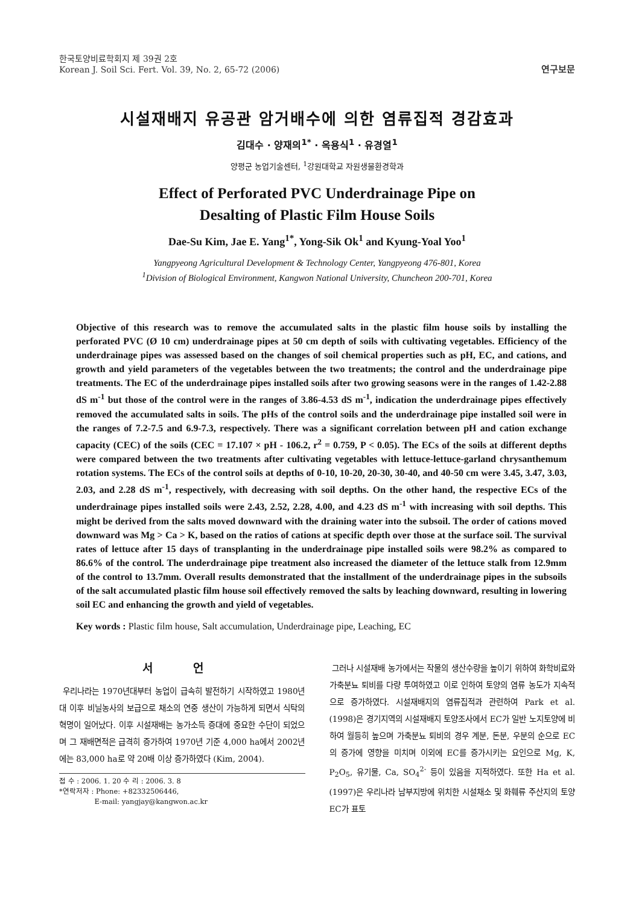한국토양비료학회지 제 39권 2호
Korean J. Soil Sci. Fert. Vol. 39, No. 2, 65-72 (2006)
연구보문
시설재배지 유공관 암거배수에 의한 염류집적 경감효과
김대수 · 양재의<sup>1*</sup> · 옥용식<sup>1</sup> · 유경열<sup>1</sup>
양평군 농업기술센터, <sup>1</sup>강원대학교 자원생물환경학과
Effect of Perforated PVC Underdrainage Pipe on
Desalting of Plastic Film House Soils
Dae-Su Kim, Jae E. Yang<sup>1*</sup>, Yong-Sik Ok<sup>1</sup> and Kyung-Yoal Yoo<sup>1</sup>
Yangpyeong Agricultural Development & Technology Center, Yangpyeong 476-801, Korea
<sup>1</sup> Division of Biological Environment, Kangwon National University, Chuncheon 200-701, Korea
Objective of this research was to remove the accumulated salts in the plastic film house soils by installing the perforated PVC (Ø 10 cm) underdrainage pipes at 50 cm depth of soils with cultivating vegetables. Efficiency of the underdrainage pipes was assessed based on the changes of soil chemical properties such as pH, EC, and cations, and growth and yield parameters of the vegetables between the two treatments; the control and the underdrainage pipe treatments. The EC of the underdrainage pipes installed soils after two growing seasons were in the ranges of 1.42-2.88 dS m<sup>-1</sup> but those of the control were in the ranges of 3.86-4.53 dS m<sup>-1</sup>, indication the underdrainage pipes effectively removed the accumulated salts in soils. The pHs of the control soils and the underdrainage pipe installed soil were in the ranges of 7.2-7.5 and 6.9-7.3, respectively. There was a significant correlation between pH and cation exchange capacity (CEC) of the soils (CEC = 17.107 × pH - 106.2, r<sup>2</sup> = 0.759, P < 0.05). The ECs of the soils at different depths were compared between the two treatments after cultivating vegetables with lettuce-lettuce-garland chrysanthemum rotation systems. The ECs of the control soils at depths of 0-10, 10-20, 20-30, 30-40, and 40-50 cm were 3.45, 3.47, 3.03, 2.03, and 2.28 dS m<sup>-1</sup>, respectively, with decreasing with soil depths. On the other hand, the respective ECs of the underdrainage pipes installed soils were 2.43, 2.52, 2.28, 4.00, and 4.23 dS m<sup>-1</sup> with increasing with soil depths. This might be derived from the salts moved downward with the draining water into the subsoil. The order of cations moved downward was Mg > Ca > K, based on the ratios of cations at specific depth over those at the surface soil. The survival rates of lettuce after 15 days of transplanting in the underdrainage pipe installed soils were 98.2% as compared to 86.6% of the control. The underdrainage pipe treatment also increased the diameter of the lettuce stalk from 12.9mm of the control to 13.7mm. Overall results demonstrated that the installment of the underdrainage pipes in the subsoils of the salt accumulated plastic film house soil effectively removed the salts by leaching downward, resulting in lowering soil EC and enhancing the growth and yield of vegetables.
Key words : Plastic film house, Salt accumulation, Underdrainage pipe, Leaching, EC
서 언
우리나라는 1970년대부터 농업이 급속히 발전하기 시작하였고 1980년대 이후 비닐농사의 보급으로 채소의 연중 생산이 가능하게 되면서 식탁의 혁명이 일어났다. 이후 시설재배는 농가소득 증대에 중요한 수단이 되었으며 그 재배면적은 급격히 증가하여 1970년 기준 4,000 ha에서 2002년에는 83,000 ha로 약 20배 이상 증가하였다 (Kim, 2004).
접 수 : 2006. 1. 20 수 리 : 2006. 3. 8
*연락저자 : Phone: +82332506446,
E-mail: yangjay@kangwon.ac.kr
그러나 시설재배 농가에서는 작물의 생산수량을 높이기 위하여 화학비료와 가축분뇨 퇴비를 다량 투여하였고 이로 인하여 토양의 염류 농도가 지속적으로 증가하였다. 시설재배지의 염류집적과 관련하여 Park et al. (1998)은 경기지역의 시설재배지 토양조사에서 EC가 일반 노지토양에 비하여 월등히 높으며 가축분뇨 퇴비의 경우 계분, 돈분, 우분의 순으로 EC의 증가에 영향을 미치며 이외에 EC를 증가시키는 요인으로 Mg, K, P<sub>2</sub>O<sub>5</sub>, 유기물, Ca, SO<sub>4</sub><sup>2-</sup> 등이 있음을 지적하였다. 또한 Ha et al. (1997)은 우리나라 남부지방에 위치한 시설채소 및 화훼류 주산지의 토양 EC가 표토